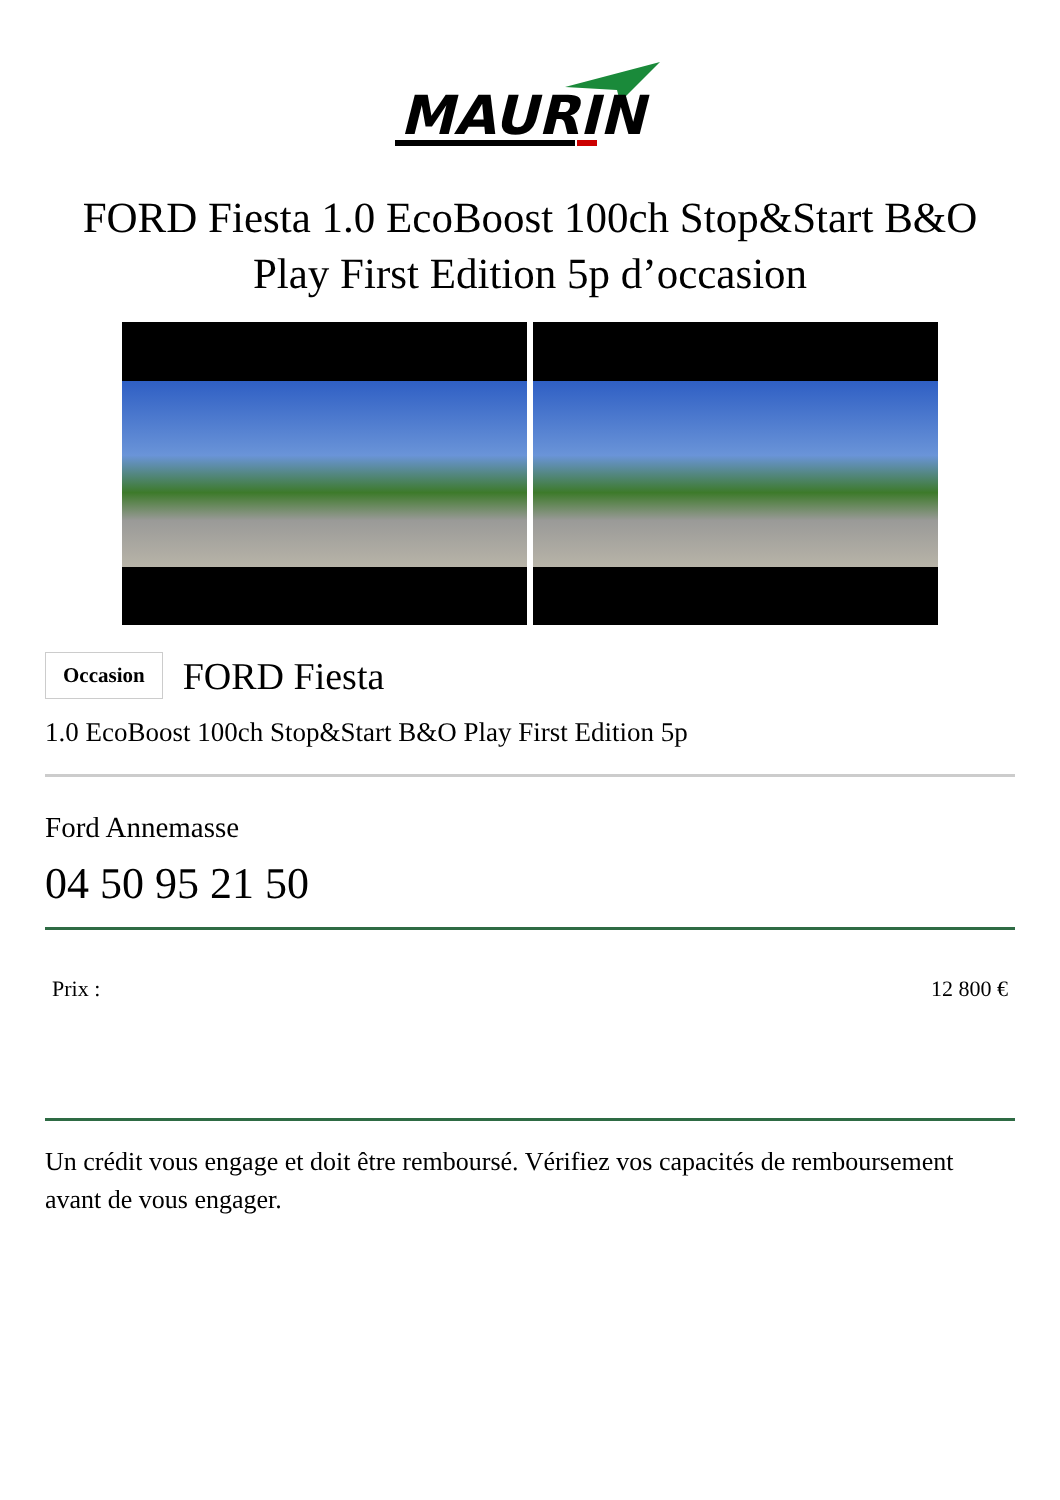MAURIN
FORD Fiesta 1.0 EcoBoost 100ch Stop&Start B&O Play First Edition 5p d’occasion
Occasion FORD Fiesta
1.0 EcoBoost 100ch Stop&Start B&O Play First Edition 5p
Ford Annemasse
04 50 95 21 50
Prix : 12 800 €
Un crédit vous engage et doit être remboursé. Vérifiez vos capacités de remboursement avant de vous engager.